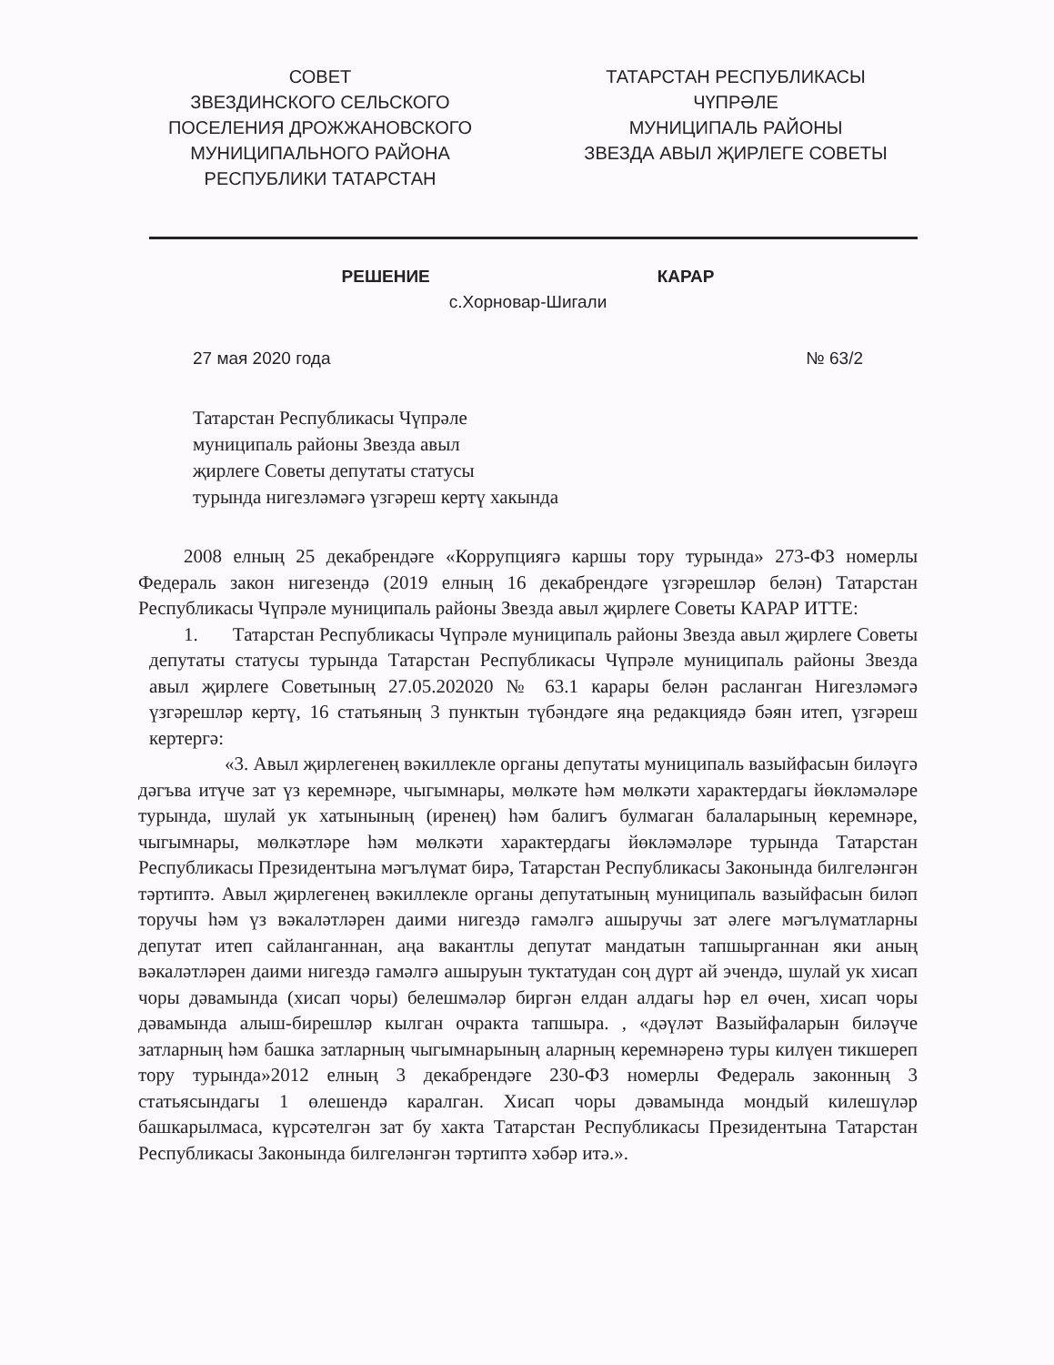СОВЕТ
ЗВЕЗДИНСКОГО СЕЛЬСКОГО
ПОСЕЛЕНИЯ ДРОЖЖАНОВСКОГО
МУНИЦИПАЛЬНОГО РАЙОНА
РЕСПУБЛИКИ ТАТАРСТАН
ТАТАРСТАН РЕСПУБЛИКАСЫ
ЧҮПРӘЛЕ
МУНИЦИПАЛЬ РАЙОНЫ
ЗВЕЗДА АВЫЛ ҖИРЛЕГЕ СОВЕТЫ
РЕШЕНИЕ КАРАР
с.Хорновар-Шигали
27 мая 2020 года № 63/2
Татарстан Республикасы Чүпрәле
муниципаль районы Звезда авыл
җирлеге Советы депутаты статусы
турында нигезләмәгә үзгәреш кертү хакында
2008 елның 25 декабрендәге «Коррупциягә каршы тору турында» 273-ФЗ номерлы Федераль закон нигезендә (2019 елның 16 декабрендәге үзгәрешләр белән) Татарстан Республикасы Чүпрәле муниципаль районы Звезда авыл җирлеге Советы КАРАР ИТТЕ:
1. Татарстан Республикасы Чүпрәле муниципаль районы Звезда авыл җирлеге Советы депутаты статусы турында Татарстан Республикасы Чүпрәле муниципаль районы Звезда авыл җирлеге Советының 27.05.202020 № 63.1 карары белән расланган Нигезләмәгә үзгәрешләр кертү, 16 статьяның 3 пунктын түбәндәге яңа редакциядә бәян итеп, үзгәреш кертергә:
«3. Авыл җирлегенең вәкиллекле органы депутаты муниципаль вазыйфасын биләүгә дәгъва итүче зат үз керемнәре, чыгымнары, мөлкәте һәм мөлкәти характердагы йөкләмәләре турында, шулай ук хатынының (иренең) һәм балигъ булмаган балаларының керемнәре, чыгымнары, мөлкәтләре һәм мөлкәти характердагы йөкләмәләре турында Татарстан Республикасы Президентына мәгълүмат бирә, Татарстан Республикасы Законында билгеләнгән тәртиптә. Авыл җирлегенең вәкиллекле органы депутатының муниципаль вазыйфасын биләп торучы һәм үз вәкаләтләрен даими нигездә гамәлгә ашыручы зат әлеге мәгълүматларны депутат итеп сайланганнан, аңа вакантлы депутат мандатын тапшырганнан яки аның вәкаләтләрен даими нигездә гамәлгә ашыруын туктатудан соң дүрт ай эчендә, шулай ук хисап чоры дәвамында (хисап чоры) белешмәләр биргән елдан алдагы һәр ел өчен, хисап чоры дәвамында алыш-бирешләр кылган очракта тапшыра. , «дәүләт Вазыйфаларын биләүче затларның һәм башка затларның чыгымнарының аларның керемнәренә туры килүен тикшереп тору турында»2012 елның 3 декабрендәге 230-ФЗ номерлы Федераль законның 3 статьясындагы 1 өлешендә каралган. Хисап чоры дәвамында мондый килешүләр башкарылмаса, күрсәтелгән зат бу хакта Татарстан Республикасы Президентына Татарстан Республикасы Законында билгеләнгән тәртиптә хәбәр итә.».